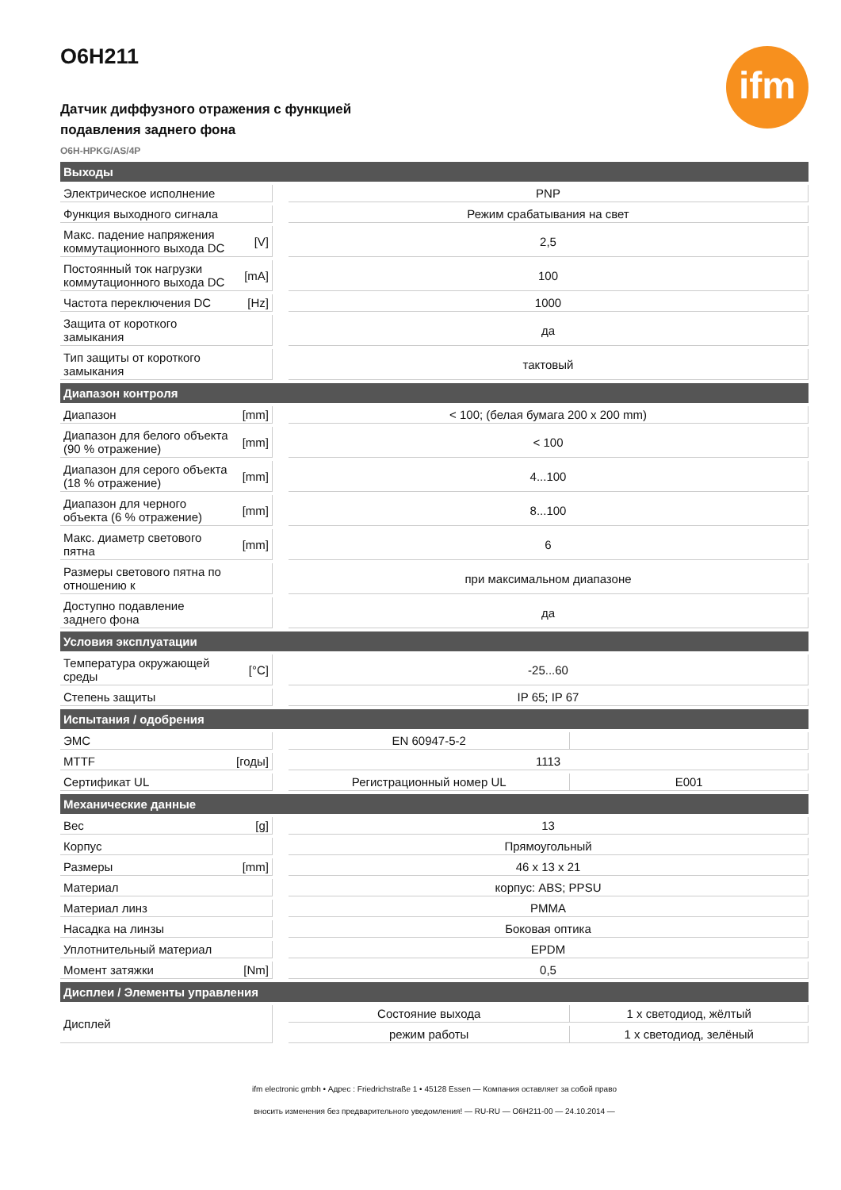ifm
O6H211
Датчик диффузного отражения с функцией
подавления заднего фона
O6H-HPKG/AS/4P
| Выходы | | | | |
| Электрическое исполнение | | | PNP | |
| Функция выходного сигнала | | | Режим срабатывания на свет | |
| Макс. падение напряжения коммутационного выхода DC | [V] | | 2,5 | |
| Постоянный ток нагрузки коммутационного выхода DC | [mA] | | 100 | |
| Частота переключения DC | [Hz] | | 1000 | |
| Защита от короткого замыкания | | | да | |
| Тип защиты от короткого замыкания | | | тактовый | |
| Диапазон контроля | | | | |
| Диапазон | [mm] | | < 100; (белая бумага 200 x 200 mm) | |
| Диапазон для белого объекта (90 % отражение) | [mm] | | < 100 | |
| Диапазон для серого объекта (18 % отражение) | [mm] | | 4...100 | |
| Диапазон для черного объекта (6 % отражение) | [mm] | | 8...100 | |
| Макс. диаметр светового пятна | [mm] | | 6 | |
| Размеры светового пятна по отношению к | | | при максимальном диапазоне | |
| Доступно подавление заднего фона | | | да | |
| Условия эксплуатации | | | | |
| Температура окружающей среды | [°C] | | -25...60 | |
| Степень защиты | | | IP 65; IP 67 | |
| Испытания / одобрения | | | | |
| ЭМС | | | EN 60947-5-2 | |
| MTTF | [годы] | | 1113 | |
| Сертификат UL | | | Регистрационный номер UL | E001 |
| Механические данные | | | | |
| Вес | [g] | | 13 | |
| Корпус | | | Прямоугольный | |
| Размеры | [mm] | | 46 x 13 x 21 | |
| Материал | | | корпус: ABS; PPSU | |
| Материал линз | | | PMMA | |
| Насадка на линзы | | | Боковая оптика | |
| Уплотнительный материал | | | EPDM | |
| Момент затяжки | [Nm] | | 0,5 | |
| Дисплеи / Элементы управления | | | | |
| Дисплей | | | Состояние выхода | 1 x светодиод, жёлтый |
| | | | режим работы | 1 x светодиод, зелёный |
ifm electronic gmbh • Адрес : Friedrichstraße 1 • 45128 Essen — Компания оставляет за собой право
вносить изменения без предварительного уведомления! — RU-RU — O6H211-00 — 24.10.2014 —